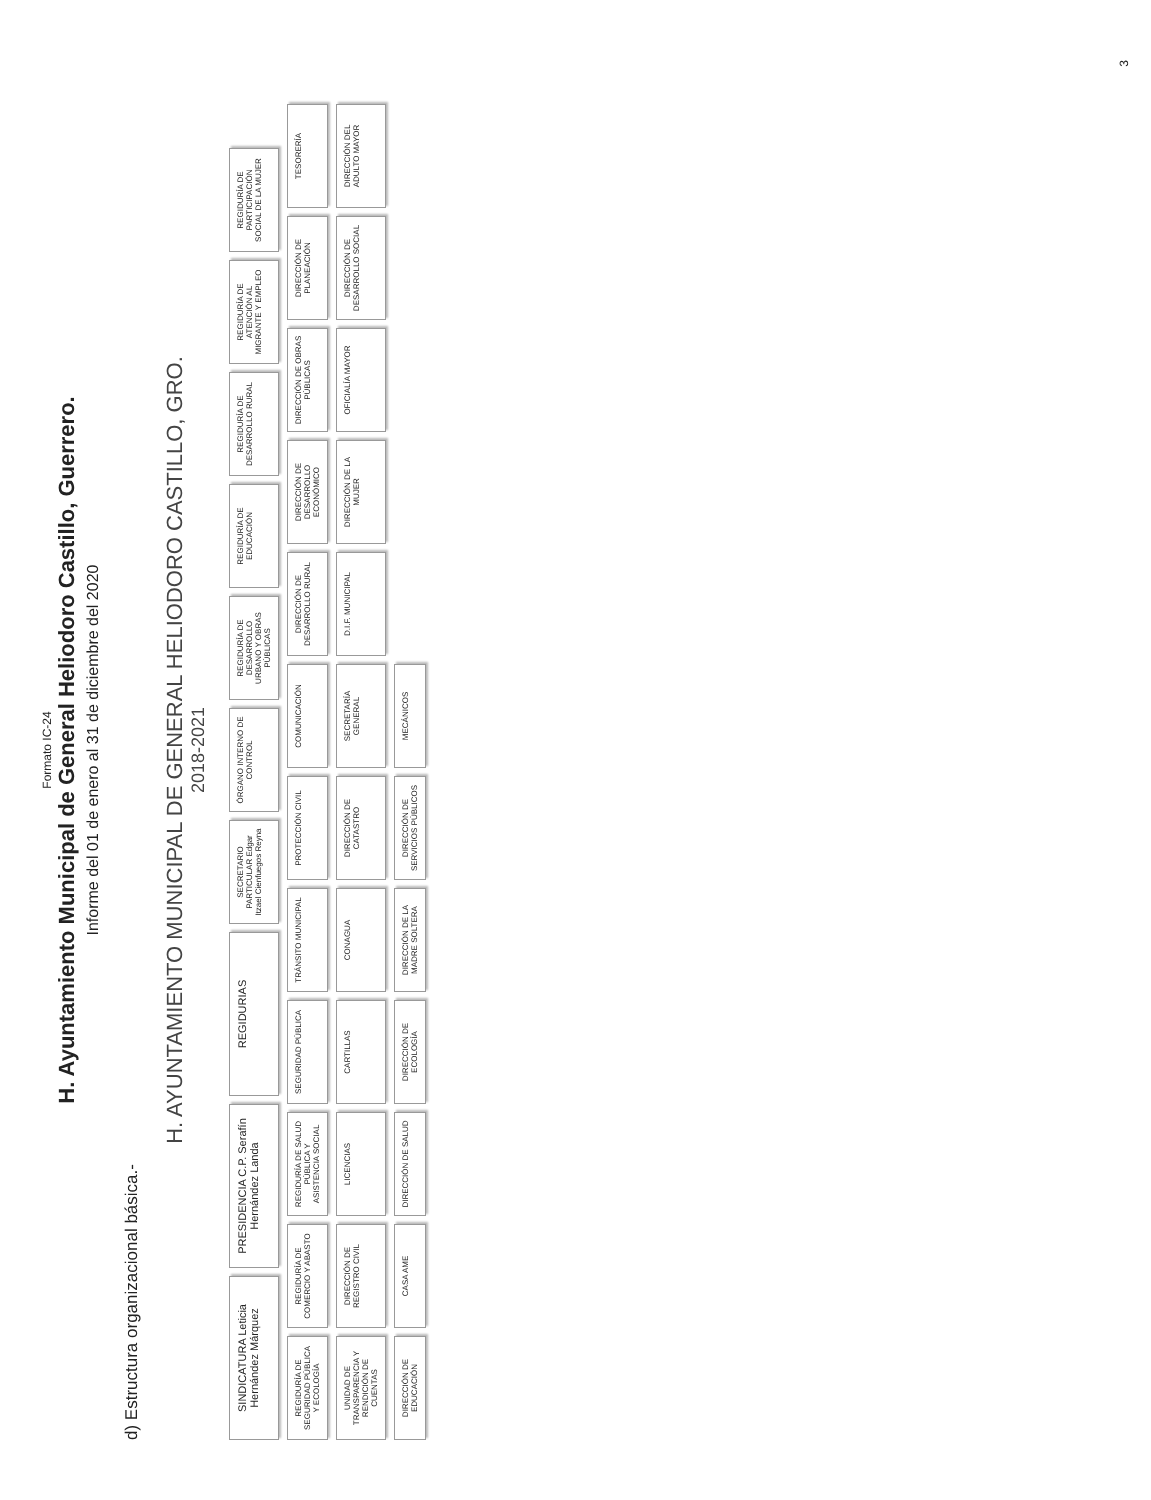Formato IC-24
H. Ayuntamiento Municipal de General Heliodoro Castillo, Guerrero.
Informe del 01 de enero al 31 de diciembre del 2020
d) Estructura organizacional básica.-
H. AYUNTAMIENTO MUNICIPAL DE GENERAL HELIODORO CASTILLO, GRO.
2018-2021
SINDICATURA Leticia Hernández Márquez
PRESIDENCIA C.P. Serafín Hernández Landa
REGIDURIAS
SECRETARIO PARTICULAR Edgar Itzael Cienfuegos Reyna
ÓRGANO INTERNO DE CONTROL
REGIDURÍA DE DESARROLLO URBANO Y OBRAS PÚBLICAS
REGIDURÍA DE EDUCACIÓN
REGIDURÍA DE DESARROLLO RURAL
REGIDURÍA DE ATENCIÓN AL MIGRANTE Y EMPLEO
REGIDURÍA DE PARTICIPACIÓN SOCIAL DE LA MUJER
REGIDURÍA DE SEGURIDAD PÚBLICA Y ECOLOGÍA
REGIDURÍA DE COMERCIO Y ABASTO
REGIDURÍA DE SALUD PÚBLICA Y ASISTENCIA SOCIAL
SEGURIDAD PÚBLICA
TRÁNSITO MUNICIPAL
PROTECCIÓN CIVIL
COMUNICACIÓN
DIRECCIÓN DE DESARROLLO RURAL
DIRECCIÓN DE DESARROLLO ECONÓMICO
DIRECCIÓN DE OBRAS PÚBLICAS
DIRECCIÓN DE PLANEACIÓN
TESORERÍA
UNIDAD DE TRANSPARENCIA Y RENDICIÓN DE CUENTAS
DIRECCIÓN DE REGISTRO CIVIL
LICENCIAS
CARTILLAS
CONAGUA
DIRECCIÓN DE CATASTRO
SECRETARÍA GENERAL
D.I.F. MUNICIPAL
DIRECCIÓN DE LA MUJER
OFICIALÍA MAYOR
DIRECCIÓN DE DESARROLLO SOCIAL
DIRECCIÓN DEL ADULTO MAYOR
DIRECCIÓN DE EDUCACIÓN
CASA AME
DIRECCIÓN DE SALUD
DIRECCIÓN DE ECOLOGÍA
DIRECCIÓN DE LA MADRE SOLTERA
DIRECCIÓN DE SERVICIOS PÚBLICOS
MECÁNICOS
3